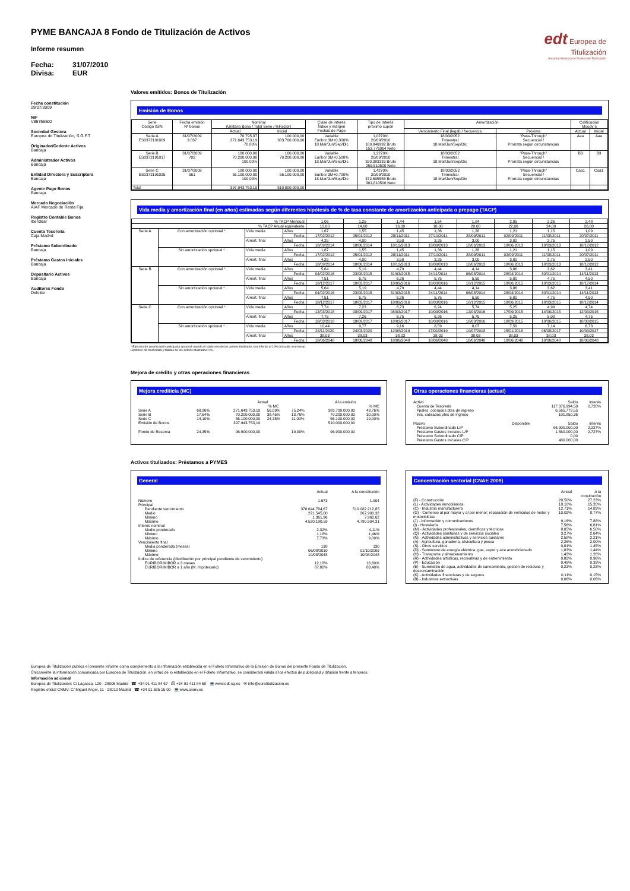edt Europea de
Titulización
Sociedad Gestora de Fondos de Titulización
PYME BANCAJA 8 Fondo de Titulización de Activos
Informe resumen
Fecha: 31/07/2010
Divisa: EUR
Fecha constitución
29/07/2009
NIF
V85755502
Sociedad Gestora
Europea de Titulización, S.G.F.T
Originador/Cedente Activos
Bancaja
Administrador Activos
Bancaja
Entidad Directora y Suscriptora
Bancaja
Agente Pago Bonos
Bancaja
Mercado Negociación
AIAF Mercado de Renta Fija
Registro Contable Bonos
Iberclear
Cuenta Tesorería
Caja Madrid
Préstamo Subordinado
Bancaja
Préstamo Gastos Iniciales
Bancaja
Depositario Activos
Bancaja
Auditores Fondo
Deloitte
Valores emitidos: Bonos de Titulización
Emisión de Bonos
| Serie Código ISIN | Fecha emisión Nº bonos | Nominal (Unitario Bono / Total Serie / %Factor) | | Clase de interés Índice y márgen Fechas de Pago | Tipo de Interés próximo cupón | Amortización | | Calificación Moody´s | |
| --- | --- | --- | --- | --- | --- | --- | --- | --- | --- |
| | | Actual | Inicial | | | Vencimiento Final (legal) / frecuencia | Próxima | Actual | Inicial |
| Serie A ES0372191009 | 31/07/2009 3.837 | 70.795,87 271.643.753,19 70,80% | 100.000,00 383.700.000,00 | Variable Euribor 3M+0,300% 18.Mar/Jun/Sep/Dic | 1,0270% 20/09/2010 189,846992 Bruto 153,776064 Neto | 18/03/2052 Trimestral 18.Mar/Jun/Sep/Dic | "Pass-Through" Secuencial / Prorrata según circunstancias | Aaa | Aaa |
| Serie B ES0372191017 | 31/07/2009 702 | 100.000,00 70.200.000,00 100,00% | 100.000,00 70.200.000,00 | Variable Euribor 3M+0,500% 18.Mar/Jun/Sep/Dic | 1,2270% 20/09/2010 320,383333 Bruto 259,510500 Neto | 18/03/2052 Trimestral 18.Mar/Jun/Sep/Dic | "Pass-Through" Secuencial / Prorrata según circunstancias | B3 | B3 |
| Serie C ES0372191025 | 31/07/2009 561 | 100.000,00 56.100.000,00 100,00% | 100.000,00 56.100.000,00 | Variable Euribor 3M+0,700% 18.Mar/Jun/Sep/Dic | 1,4270% 20/09/2010 372,605556 Bruto 301,810500 Neto | 18/03/2052 Trimestral 18.Mar/Jun/Sep/Dic | "Pass-Through" Secuencial / Prorrata según circunstancias | Caa1 | Caa1 |
| Total | | 397.943.753,19 | 510.000.000,00 | | | | | | |
Vida media y amortización final (en años) estimadas según diferentes hipótesis de % de tasa constante de amortización anticipada o prepago (TACP)
| % TACP Mensual | | | | 1,06 | 1,25 | 1,44 | 1,64 | 1,84 | 2,05 | 2,26 | 2,48 |
| % TACP Anual equivalente | | | | 12,00 | 14,00 | 16,00 | 18,00 | 20,00 | 22,00 | 24,00 | 26,00 |
| Serie A | Con amortización opcional * | Vida media | Años | 1,67 | 1,55 | 1,45 | 1,36 | 1,28 | 1,21 | 1,15 | 1,09 |
| | | | Fecha | 17/02/2012 | 05/01/2012 | 28/11/2011 | 27/10/2011 | 28/09/2011 | 02/09/2011 | 11/08/2011 | 20/07/2011 |
| | | Amort. final | Años | 4,25 | 4,00 | 3,50 | 3,25 | 3,00 | 3,00 | 2,75 | 2,50 |
| | | | Fecha | 18/09/2014 | 18/06/2014 | 18/12/2013 | 18/09/2013 | 18/06/2013 | 18/06/2013 | 18/03/2013 | 18/12/2012 |
| | Sin amortización opcional * | Vida media | Años | 1,67 | 1,55 | 1,45 | 1,36 | 1,28 | 1,21 | 1,15 | 1,09 |
| | | | Fecha | 17/02/2012 | 05/01/2012 | 28/11/2011 | 27/10/2011 | 28/09/2011 | 02/09/2011 | 11/08/2011 | 20/07/2011 |
| | | Amort. final | Años | 4,25 | 4,00 | 3,50 | 3,25 | 3,00 | 3,00 | 2,75 | 2,50 |
| | | | Fecha | 18/09/2014 | 18/06/2014 | 18/12/2013 | 18/09/2013 | 18/06/2013 | 18/06/2013 | 18/03/2013 | 18/12/2012 |
| Serie B | Con amortización opcional * | Vida media | Años | 5,64 | 5,19 | 4,79 | 4,44 | 4,14 | 3,86 | 3,62 | 3,41 |
| | | | Fecha | 04/02/2016 | 23/08/2015 | 31/03/2015 | 24/11/2014 | 06/08/2014 | 28/04/2014 | 30/01/2014 | 14/11/2013 |
| | | Amort. final | Años | 7,51 | 6,75 | 6,26 | 5,75 | 5,50 | 5,00 | 4,75 | 4,50 |
| | | | Fecha | 18/12/2017 | 18/03/2017 | 18/09/2016 | 18/03/2016 | 18/12/2015 | 18/06/2015 | 18/03/2015 | 18/12/2014 |
| | Sin amortización opcional * | Vida media | Años | 5,64 | 5,19 | 4,79 | 4,44 | 4,14 | 3,86 | 3,62 | 3,41 |
| | | | Fecha | 04/02/2016 | 23/08/2015 | 31/03/2015 | 24/11/2014 | 06/08/2014 | 28/04/2014 | 30/01/2014 | 14/11/2013 |
| | | Amort. final | Años | 7,51 | 6,75 | 6,26 | 5,75 | 5,50 | 5,00 | 4,75 | 4,50 |
| | | | Fecha | 18/12/2017 | 18/03/2017 | 18/09/2016 | 18/03/2016 | 18/12/2015 | 18/06/2015 | 18/03/2015 | 18/12/2014 |
| Serie C | Con amortización opcional * | Vida media | Años | 7,74 | 7,23 | 6,73 | 6,24 | 5,74 | 5,25 | 4,99 | 4,74 |
| | | | Fecha | 12/03/2018 | 08/09/2017 | 08/03/2017 | 10/09/2016 | 12/03/2016 | 17/09/2015 | 14/06/2015 | 12/03/2015 |
| | | Amort. final | Años | 7,75 | 7,26 | 6,75 | 6,26 | 5,75 | 5,25 | 5,00 | 4,75 |
| | | | Fecha | 18/03/2018 | 18/09/2017 | 18/03/2017 | 18/09/2016 | 18/03/2016 | 18/09/2015 | 18/06/2015 | 18/03/2015 |
| | Sin amortización opcional * | Vida media | Años | 10,44 | 9,77 | 9,16 | 8,59 | 8,07 | 7,59 | 7,14 | 6,73 |
| | | | Fecha | 24/11/2020 | 24/03/2020 | 12/08/2019 | 17/01/2019 | 10/07/2018 | 15/01/2018 | 06/08/2017 | 10/03/2017 |
| | | Amort. final | Años | 38,03 | 38,03 | 38,03 | 38,03 | 38,03 | 38,03 | 38,03 | 38,03 |
| | | | Fecha | 18/06/2048 | 18/06/2048 | 18/06/2048 | 18/06/2048 | 18/06/2048 | 18/06/2048 | 18/06/2048 | 18/06/2048 |
* Ejercicio de amortización anticipada opcional cuando el saldo vivo de los activos titulizados sea inferior al 10% del saldo vivo inicial.
Hipótesis de morosidad y fallidos de los activos titulizados: 0%.
Mejora de crédito y otras operaciones financieras
Mejora crediticia (MC)
| | | Actual | | | A la emisión | |
| | | | % MC | | | % MC |
| Serie A | 68,26% | 271.643.753,19 | 56,09% | 75,24% | 383.700.000,00 | 43,76% |
| Serie B | 17,64% | 70.200.000,00 | 38,45% | 13,76% | 70.200.000,00 | 30,00% |
| Serie C | 14,10% | 56.100.000,00 | 24,35% | 11,00% | 56.100.000,00 | 19,00% |
| Emisión de Bonos | | 397.943.753,19 | | | 510.000.000,00 | |
| Fondo de Reserva | 24,35% | 96.900.000,00 | | 19,00% | 96.900.000,00 | |
Otras operaciones financieras (actual)
| Activo | | Saldo | Interés |
| Cuenta de Tesorería | | 117.376.994,50 | 0,720% |
| Ppales. cobrados ptes de ingreso | | 6.565.779,55 | |
| Ints. cobrados ptes de ingreso | | 101.850,36 | |
| Pasivo | Disponible | Saldo | Interés |
| Préstamo Subordinado L/P | | 96.900.000,00 | 2,227% |
| Préstamo Gastos Iniciales L/P | | 1.560.000,00 | 2,727% |
| Préstamo Subordinado C/P | | 0,00 | |
| Préstamo Gastos Iniciales C/P | | 480.000,00 | |
Activos titulizados: Préstamos a PYMES
General
| | Actual | A la constitución |
| Número | 1.673 | 1.904 |
| Principal | | |
| Pendiente vencimiento | 370.644.784,67 | 510.082.212,85 |
| Medio | 221.545,00 | 267.900,32 |
| Mínimo | 1.361,96 | 7.960,62 |
| Máximo | 4.520.190,59 | 4.790.904,31 |
| Interés nominal | | |
| Medio ponderado | 2,32% | 4,11% |
| Mínimo | 1,18% | 1,46% |
| Máximo | 7,73% | 9,00% |
| Vencimiento final | | |
| Media ponderada (meses) | 138 | 130 |
| Mínimo | 06/08/2010 | 01/10/2009 |
| Máximo | 10/08/2048 | 10/08/2048 |
| Índice de referencia (distribución por principal pendiente de vencimiento) | | |
| EURIBOR/MIBOR a 3 meses | 12,18% | 16,60% |
| EURIBOR/MIBOR a 1 año (M. Hipotecario) | 87,82% | 83,40% |
Concentración sectorial (CNAE 2009)
| | Actual | A la constitución |
| (F) - Construcción | 20,50% | 27,23% |
| (L) - Actividades inmobiliarias | 18,10% | 15,20% |
| (C) - Industria manufacturera | 12,71% | 14,83% |
| (G) - Comercio al por mayor y al por menor; reparación de vehículos de motor y motocicletas | 10,02% | 8,77% |
| (J) - Información y comunicaciones | 9,16% | 7,88% |
| (I) - Hostelería | 7,56% | 6,81% |
| (M) - Actividades profesionales, científicas y técnicas | 8,05% | 6,50% |
| (Q) - Actividades sanitarias y de servicios sociales | 3,27% | 2,64% |
| (N) - Actividades administrativas y servicios auxliares | 2,58% | 2,21% |
| (A) - Agricultura, ganadería, silvicultura y pesca | 2,26% | 2,00% |
| (S) - Otros servicios | 0,81% | 1,45% |
| (D) - Suministro de energía eléctrica, gas, vapor y aire acondicionado | 1,83% | 1,44% |
| (H) - Transporte y almacenamiento | 1,43% | 1,26% |
| (R) - Actividades artísticas, recreativas y de entrenimiento | 0,82% | 0,96% |
| (P) - Educación | 0,49% | 0,39% |
| (E) - Suministro de agua, actividades de saneamiento, gestión de residuos y descontaminación | 0,23% | 0,23% |
| (K) - Actividades financieras y de seguros | 0,11% | 0,15% |
| (B) - Industrias extractivas | 0,06% | 0,06% |
Europea de Titulización publica el presente informe como complemento a la información establecida en el Folleto Informativo de la Emisión de Bonos del presente Fondo de Titulización.
Únicamente la información comunicada por Europea de Titulización, en virtud de lo establecido en el Folleto Informativo, se considerará válida a los efectos de publicidad y difusión frente a terceros.
Información adicional
Europea de Titulización: C/ Lagasca, 120 - 28006 Madrid ☎ +34 91 411 84 67 ⎙ +34 91 411 84 68 💻 www.edt-sg.es ✉ info@eurotitulizacion.es
Registro oficial CNMV: C/ Miguel Angel, 11 - 28010 Madrid ☎ +34 91 585 15 00 💻 www.cnmv.es